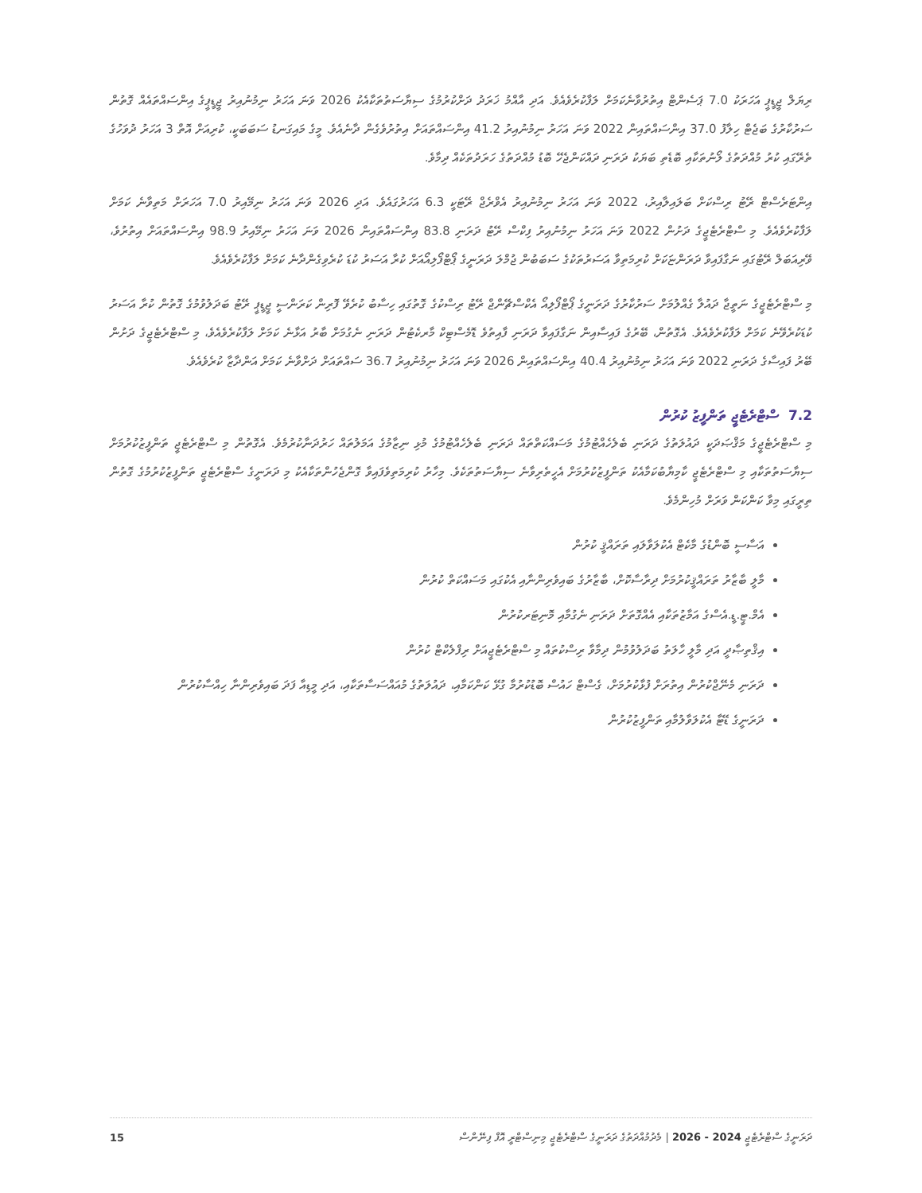ރިޔަލް ޖީޑީޕީ އަހަރަކު 7.0 ޕަސެންޓް އިތުރުވާނެކަމަށް ލަފާކުރެވެއެވެ. އަދި އާއްމު ޚަރަދު ދަށްކުރުމުގެ ސިޔާސަތުތަކާއެކު 2026 ވަނަ އަހަރު ނިމުނުއިރު ޖީޑީޕީގެ އިންސައްތައެއް ގޮތުން ސަރުކާރުގެ ބަޖެޓް ހިލާފު 37.0 އިންސައްތައިން 2022 ވަނަ އަހަރު ނިމުނުއިރު 41.2 އިންސައްތައަށް އިތުރުވެގެން ދާނެއެވެ. މީގެ މައިގަނޑު ސަބަބަކީ، ކުރިއަށް އޮތް 3 އަހަރު ދުވަހުގެ ތެރޭގައި ކުރު މުއްދަތުގެ ލޯނުތަކާއި ބޮޑެތި ބަޔަކު ދަރަނި ދައްކަންޖެހޭ ބޮޑު މުއްދަތުގެ ހަރަދުތަކެއް ދިމާވެ.
އިންޓަރެސްޓް ރޭޓު ރިސްކަށް ބަލައިލާއިރު، 2022 ވަނަ އަހަރު ނިމުނުއިރު އެވްރެޖް ރޭޓަކީ 6.3 އަހަރުގައެވެ. އަދި 2026 ވަނަ އަހަރު ނިމޭއިރު 7.0 އަހަރަށް މަތިވާނެ ކަމަށް ލަފާކުރެވެއެވެ. މި ސްޓްރެޓެޖީގެ ދަށުން 2022 ވަނަ އަހަރު ނިމުނުއިރު ފިކްސް ރޭޓު ދަރަނި 83.8 އިންސައްތައިން 2026 ވަނަ އަހަރު ނިމޭއިރު 98.9 އިންސައްތައަށް އިތުރުވެ، ވޭރިއަބަލް ރޭޓުގައި ނަގާފައިވާ ދަރަންޏަކަށް ކުރިމަތިވާ އަސަރުތަކުގެ ސަބަބުން ޖުމްލަ ދަރަނީގެ ޕޯޓްފޯލިއޯއަށް ކުރާ އަސަރު ކުޑަ ކުރެވިގެންދާނެ ކަމަށް ލަފާކުރެވެއެވެ.
މި ސްޓްރެޓެޖީގެ ނަތީޖާ ދައުލާ ގެއްލުމަށް ސަރުކާރުގެ ދަރަނީގެ ޕޯޓްފޯލިއޯ އެކްސްޗޭންޖް ރޭޓު ރިސްކުގެ ގޮތުގައި ހިސާބު ކުރެވޭ ފޮރިން ކަރަންސީ ޖީޑީޕީ ރޭޓު ބަދަލުވުމުގެ ގޮތުން ކުރާ އަސަރު ކުޑަކުރެވޭނެ ކަމަށް ލަފާކުރެވެއެވެ. އެގޮތުން، ބޭރުގެ ފައިސާއިން ނަގާފައިވާ ދަރަނި ފާއިތުވެ ޑޮމެސްޓިކް މާރކެޓުން ދަރަނި ނެގުމަށް ބާރު އަޅާނެ ކަމަށް ލަފާކުރެވެއެވެ، މި ސްޓްރެޓެޖީގެ ދަށުން ބޭރު ފައިސާގެ ދަރަނި 2022 ވަނަ އަހަރު ނިމުނުއިރު 40.4 އިންސައްތައިން 2026 ވަނަ އަހަރު ނިމުނުއިރު 36.7 ސައްތައަށް ދަށްވާނެ ކަމަށް އަންދާޒާ ކުރެވެއެވެ.
7.2 ސްޓްރެޓެޖީ ތަންފީޒު ކުރުން
މި ސްޓްރެޓެޖީގެ މަޤްޞަދަކީ ދައުލަތުގެ ދަރަނި ބެލެހެއްޓުމުގެ މަސައްކަތްތައް ދަރަނި ބެލެހެއްޓުމުގެ މުޅި ނިޒާމުގެ އަމަލުތައް ހަރުދަނާކުރުމެވެ. އެގޮތުން މި ސްޓްރެޓެޖީ ތަންފީޒުކުރުމަށް ސިޔާސަތުތަކާއި މި ސްޓްރެޓެޖީ ކާމިޔާބުކަމާއެކު ތަންފީޒުކުރުމަށް އެހީތެރިވާނެ ސިޔާސަތުތަކެވެ. މިހާރު ކުރިމަތިވެފައިވާ ގޮންޖެހުންތަކާއެކު މި ދަރަނީގެ ސްޓްރެޓެޖީ ތަންފީޒުކުރުމުގެ ގޮތުން ތިރީގައި މިވާ ކަންކަން ވަރަށް މުހިންމެވެ.
އަސާސީ ބޮންޑުގެ މާކެޓް އެކުލަވާލައި ތަރައްޤީ ކުރުން
މާލީ ބާޒާރު ތަރައްޤީކުރުމަށް ދިރާސާކޮށް، ބާޒާރުގެ ބައިވެރިންނާއި އެކުގައި މަސައްކަތް ކުރުން
އެމް.ޓީ.ޑީ.އެސްގެ އަމާޒުތަކާއި އެއްގޮތަށް ދަރަނި ނެގުމާއި މޮނިޓަރކުރުން
އިޤްތިޞާދީ އަދި މާލީ ހާލަތު ބަދަލުވުމުން ދިމާވާ ރިސްކުތައް މި ސްޓްރެޓެޖީއަށް ރިފްލެކްޓް ކުރުން
ދަރަނި މެނޭޖްކުރުން އިތުރަށް ފުޅާކުރުމަށް، ގެސްޓް ހައުސް ބޮޑުކުރުމާ ގުޅޭ ކަންކަމާއި، ދައުލަތުގެ މުއައްސަސާތަކާއި، އަދި މީޑިއާ ފަދަ ބައިވެރިންނާ ހިއްސާކުރުން
ދަރަނީގެ ޑޭޓާ އެކުލަވާލުމާއި ތަންފީޒުކުރުން
15 ދަރަނީގެ ސްޓްރެޓެޖީ 2024 - 2026 | މެދުމުއްދަތުގެ ދަރަނީގެ ސްޓްރެޓެޖީ މިނިސްޓްރީ އޮފް ފިނޭންސް